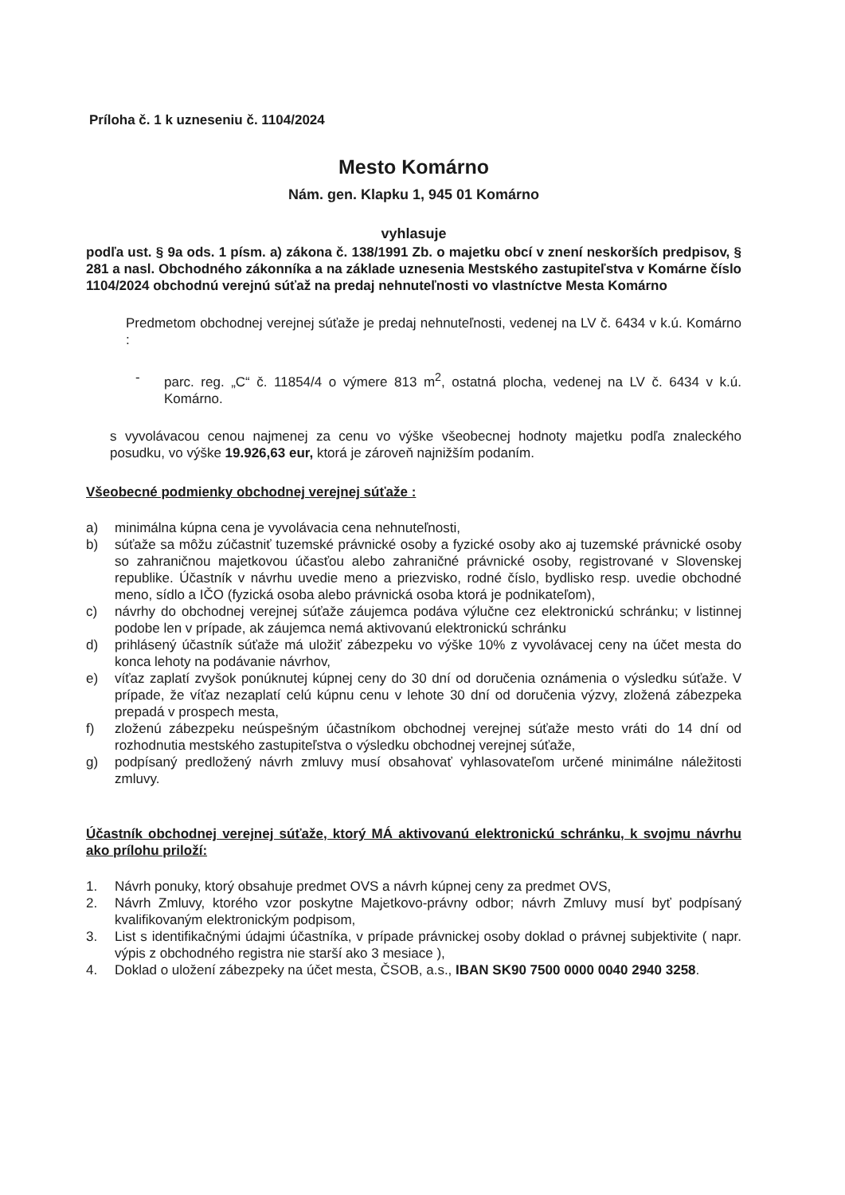Príloha č. 1 k uzneseniu č. 1104/2024
Mesto Komárno
Nám. gen. Klapku 1, 945 01 Komárno
vyhlasuje
podľa ust. § 9a ods. 1 písm. a) zákona č. 138/1991 Zb. o majetku obcí v znení neskorších predpisov, § 281 a nasl. Obchodného zákonníka a na základe uznesenia Mestského zastupiteľstva v Komárne číslo 1104/2024 obchodnú verejnú súťaž na predaj nehnuteľnosti vo vlastníctve Mesta Komárno
Predmetom obchodnej verejnej súťaže je predaj nehnuteľnosti, vedenej na LV č. 6434 v k.ú. Komárno :
- parc. reg. „C“ č. 11854/4 o výmere 813 m<sup>2</sup>, ostatná plocha, vedenej na LV č. 6434 v k.ú. Komárno.
s vyvolávacou cenou najmenej za cenu vo výške všeobecnej hodnoty majetku podľa znaleckého posudku, vo výške 19.926,63 eur, ktorá je zároveň najnižším podaním.
Všeobecné podmienky obchodnej verejnej súťaže :
a) minimálna kúpna cena je vyvolávacia cena nehnuteľnosti,
b) súťaže sa môžu zúčastniť tuzemské právnické osoby a fyzické osoby ako aj tuzemské právnické osoby so zahraničnou majetkovou účasťou alebo zahraničné právnické osoby, registrované v Slovenskej republike. Účastník v návrhu uvedie meno a priezvisko, rodné číslo, bydlisko resp. uvedie obchodné meno, sídlo a IČO (fyzická osoba alebo právnická osoba ktorá je podnikateľom),
c) návrhy do obchodnej verejnej súťaže záujemca podáva výlučne cez elektronickú schránku; v listinnej podobe len v prípade, ak záujemca nemá aktivovanú elektronickú schránku
d) prihlásený účastník súťaže má uložiť zábezpeku vo výške 10% z vyvolávacej ceny na účet mesta do konca lehoty na podávanie návrhov,
e) víťaz zaplatí zvyšok ponúknutej kúpnej ceny do 30 dní od doručenia oznámenia o výsledku súťaže. V prípade, že víťaz nezaplatí celú kúpnu cenu v lehote 30 dní od doručenia výzvy, zložená zábezpeka prepadá v prospech mesta,
f) zloženú zábezpeku neúspešným účastníkom obchodnej verejnej súťaže mesto vráti do 14 dní od rozhodnutia mestského zastupiteľstva o výsledku obchodnej verejnej súťaže,
g) podpísaný predložený návrh zmluvy musí obsahovať vyhlasovateľom určené minimálne náležitosti zmluvy.
Účastník obchodnej verejnej súťaže, ktorý MÁ aktivovanú elektronickú schránku, k svojmu návrhu ako prílohu priloží:
1. Návrh ponuky, ktorý obsahuje predmet OVS a návrh kúpnej ceny za predmet OVS,
2. Návrh Zmluvy, ktorého vzor poskytne Majetkovo-právny odbor; návrh Zmluvy musí byť podpísaný kvalifikovaným elektronickým podpisom,
3. List s identifikačnými údajmi účastníka, v prípade právnickej osoby doklad o právnej subjektivite ( napr. výpis z obchodného registra nie starší ako 3 mesiace ),
4. Doklad o uložení zábezpeky na účet mesta, ČSOB, a.s., IBAN SK90 7500 0000 0040 2940 3258.